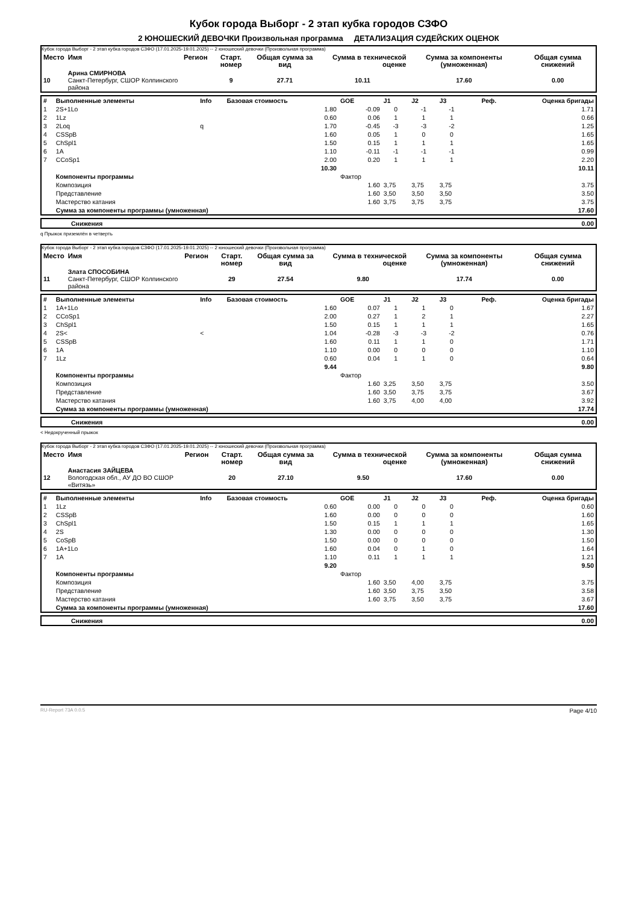Кубок города Выборг - 2 этап кубка городов СЗФО
2 ЮНОШЕСКИЙ ДЕВОЧКИ Произвольная программа ДЕТАЛИЗАЦИЯ СУДЕЙСКИХ ОЦЕНОК
Кубок города Выборг - 2 этап кубка городов СЗФО (17.01.2025-19.01.2025) -- 2 юношеский девочки (Произвольная программа)
| Место | Имя | Регион | Старт. номер | Общая сумма за вид | Сумма в технической оценке | Сумма за компоненты (умноженная) | Общая сумма снижений |
| --- | --- | --- | --- | --- | --- | --- | --- |
| 10 | Арина СМИРНОВА Санкт-Петербург, СШОР Колпинского района | | 9 | 27.71 | 10.11 | 17.60 | 0.00 |
| # | Выполненные элементы | Info | Базовая стоимость | GOE | J1 | J2 | J3 | Реф. | Оценка бригады |
| --- | --- | --- | --- | --- | --- | --- | --- | --- | --- |
| 1 | 2S+1Lo | | 1.80 | -0.09 | 0 | -1 | -1 | | 1.71 |
| 2 | 1Lz | | 0.60 | 0.06 | 1 | 1 | 1 | | 0.66 |
| 3 | 2Loq | q | 1.70 | -0.45 | -3 | -3 | -2 | | 1.25 |
| 4 | CSSpB | | 1.60 | 0.05 | 1 | 0 | 0 | | 1.65 |
| 5 | ChSpl1 | | 1.50 | 0.15 | 1 | 1 | 1 | | 1.65 |
| 6 | 1A | | 1.10 | -0.11 | -1 | -1 | -1 | | 0.99 |
| 7 | CCoSp1 | | 2.00 | 0.20 | 1 | 1 | 1 | | 2.20 |
| | | | 10.30 | | | | | | 10.11 |
| | Компоненты программы | | | Фактор | | | | | |
| | Композиция | | | 1.60 | 3,75 | 3,75 | 3,75 | | 3.75 |
| | Представление | | | 1.60 | 3,50 | 3,50 | 3,50 | | 3.50 |
| | Мастерство катания | | | 1.60 | 3,75 | 3,75 | 3,75 | | 3.75 |
| | Сумма за компоненты программы (умноженная) | | | | | | | | 17.60 |
| | Снижения | 0.00 |
q Прыжок приземлён в четверть
Кубок города Выборг - 2 этап кубка городов СЗФО (17.01.2025-19.01.2025) -- 2 юношеский девочки (Произвольная программа)
| Место | Имя | Регион | Старт. номер | Общая сумма за вид | Сумма в технической оценке | Сумма за компоненты (умноженная) | Общая сумма снижений |
| --- | --- | --- | --- | --- | --- | --- | --- |
| 11 | Злата СПОСОБИНА Санкт-Петербург, СШОР Колпинского района | | 29 | 27.54 | 9.80 | 17.74 | 0.00 |
| # | Выполненные элементы | Info | Базовая стоимость | GOE | J1 | J2 | J3 | Реф. | Оценка бригады |
| --- | --- | --- | --- | --- | --- | --- | --- | --- | --- |
| 1 | 1A+1Lo | | 1.60 | 0.07 | 1 | 1 | 0 | | 1.67 |
| 2 | CCoSp1 | | 2.00 | 0.27 | 1 | 2 | 1 | | 2.27 |
| 3 | ChSpl1 | | 1.50 | 0.15 | 1 | 1 | 1 | | 1.65 |
| 4 | 2S< | < | 1.04 | -0.28 | -3 | -3 | -2 | | 0.76 |
| 5 | CSSpB | | 1.60 | 0.11 | 1 | 1 | 0 | | 1.71 |
| 6 | 1A | | 1.10 | 0.00 | 0 | 0 | 0 | | 1.10 |
| 7 | 1Lz | | 0.60 | 0.04 | 1 | 1 | 0 | | 0.64 |
| | | | 9.44 | | | | | | 9.80 |
| | Компоненты программы | | | Фактор | | | | | |
| | Композиция | | | 1.60 | 3,25 | 3,50 | 3,75 | | 3.50 |
| | Представление | | | 1.60 | 3,50 | 3,75 | 3,75 | | 3.67 |
| | Мастерство катания | | | 1.60 | 3,75 | 4,00 | 4,00 | | 3.92 |
| | Сумма за компоненты программы (умноженная) | | | | | | | | 17.74 |
| | Снижения | 0.00 |
< Недокрученный прыжок
Кубок города Выборг - 2 этап кубка городов СЗФО (17.01.2025-19.01.2025) -- 2 юношеский девочки (Произвольная программа)
| Место | Имя | Регион | Старт. номер | Общая сумма за вид | Сумма в технической оценке | Сумма за компоненты (умноженная) | Общая сумма снижений |
| --- | --- | --- | --- | --- | --- | --- | --- |
| 12 | Анастасия ЗАЙЦЕВА Вологодская обл., АУ ДО ВО СШОР «Витязь» | | 20 | 27.10 | 9.50 | 17.60 | 0.00 |
| # | Выполненные элементы | Info | Базовая стоимость | GOE | J1 | J2 | J3 | Реф. | Оценка бригады |
| --- | --- | --- | --- | --- | --- | --- | --- | --- | --- |
| 1 | 1Lz | | 0.60 | 0.00 | 0 | 0 | 0 | | 0.60 |
| 2 | CSSpB | | 1.60 | 0.00 | 0 | 0 | 0 | | 1.60 |
| 3 | ChSpl1 | | 1.50 | 0.15 | 1 | 1 | 1 | | 1.65 |
| 4 | 2S | | 1.30 | 0.00 | 0 | 0 | 0 | | 1.30 |
| 5 | CoSpB | | 1.50 | 0.00 | 0 | 0 | 0 | | 1.50 |
| 6 | 1A+1Lo | | 1.60 | 0.04 | 0 | 1 | 0 | | 1.64 |
| 7 | 1A | | 1.10 | 0.11 | 1 | 1 | 1 | | 1.21 |
| | | | 9.20 | | | | | | 9.50 |
| | Компоненты программы | | | Фактор | | | | | |
| | Композиция | | | 1.60 | 3,50 | 4,00 | 3,75 | | 3.75 |
| | Представление | | | 1.60 | 3,50 | 3,75 | 3,50 | | 3.58 |
| | Мастерство катания | | | 1.60 | 3,75 | 3,50 | 3,75 | | 3.67 |
| | Сумма за компоненты программы (умноженная) | | | | | | | | 17.60 |
| | Снижения | 0.00 |
RU-Report 73A 0.0.5 Page 4/10